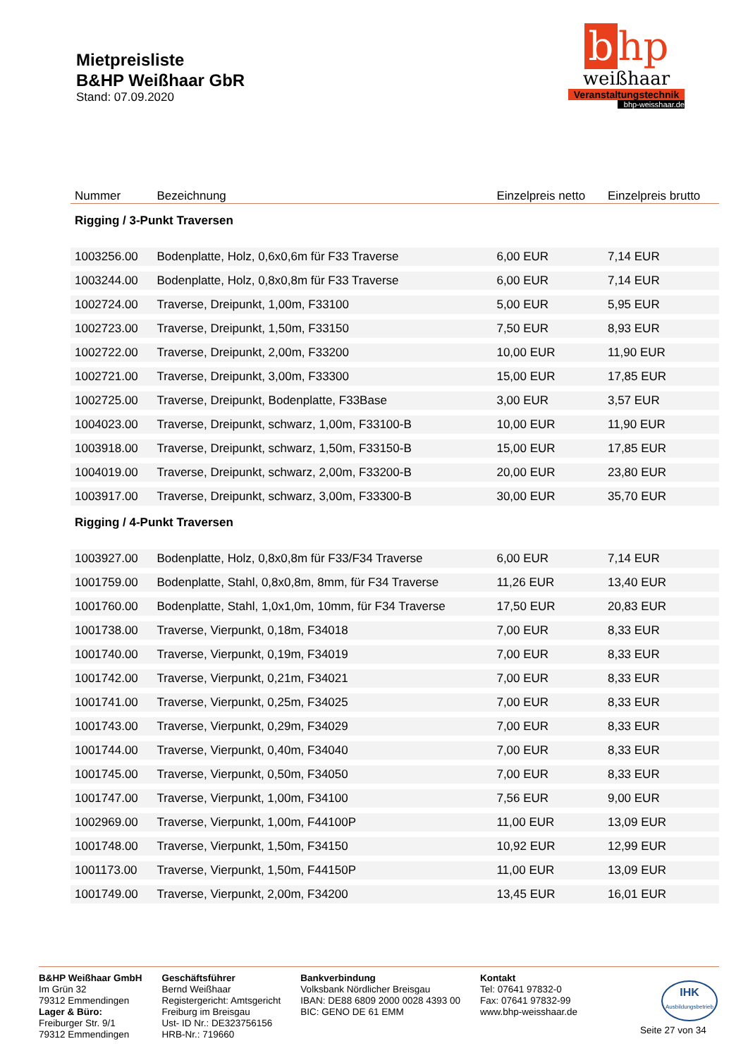Mietpreisliste
B&HP Weißhaar GbR
Stand: 07.09.2020
b hp
weißhaar
Veranstaltungstechnik
bhp-weisshaar.de
| Nummer | Bezeichnung | Einzelpreis netto | Einzelpreis brutto |
| --- | --- | --- | --- |
| Rigging / 3-Punkt Traversen | | | |
| 1003256.00 | Bodenplatte, Holz, 0,6x0,6m für F33 Traverse | 6,00 EUR | 7,14 EUR |
| 1003244.00 | Bodenplatte, Holz, 0,8x0,8m für F33 Traverse | 6,00 EUR | 7,14 EUR |
| 1002724.00 | Traverse, Dreipunkt, 1,00m, F33100 | 5,00 EUR | 5,95 EUR |
| 1002723.00 | Traverse, Dreipunkt, 1,50m, F33150 | 7,50 EUR | 8,93 EUR |
| 1002722.00 | Traverse, Dreipunkt, 2,00m, F33200 | 10,00 EUR | 11,90 EUR |
| 1002721.00 | Traverse, Dreipunkt, 3,00m, F33300 | 15,00 EUR | 17,85 EUR |
| 1002725.00 | Traverse, Dreipunkt, Bodenplatte, F33Base | 3,00 EUR | 3,57 EUR |
| 1004023.00 | Traverse, Dreipunkt, schwarz, 1,00m, F33100-B | 10,00 EUR | 11,90 EUR |
| 1003918.00 | Traverse, Dreipunkt, schwarz, 1,50m, F33150-B | 15,00 EUR | 17,85 EUR |
| 1004019.00 | Traverse, Dreipunkt, schwarz, 2,00m, F33200-B | 20,00 EUR | 23,80 EUR |
| 1003917.00 | Traverse, Dreipunkt, schwarz, 3,00m, F33300-B | 30,00 EUR | 35,70 EUR |
| Rigging / 4-Punkt Traversen | | | |
| 1003927.00 | Bodenplatte, Holz, 0,8x0,8m für F33/F34 Traverse | 6,00 EUR | 7,14 EUR |
| 1001759.00 | Bodenplatte, Stahl, 0,8x0,8m, 8mm, für F34 Traverse | 11,26 EUR | 13,40 EUR |
| 1001760.00 | Bodenplatte, Stahl, 1,0x1,0m, 10mm, für F34 Traverse | 17,50 EUR | 20,83 EUR |
| 1001738.00 | Traverse, Vierpunkt, 0,18m, F34018 | 7,00 EUR | 8,33 EUR |
| 1001740.00 | Traverse, Vierpunkt, 0,19m, F34019 | 7,00 EUR | 8,33 EUR |
| 1001742.00 | Traverse, Vierpunkt, 0,21m, F34021 | 7,00 EUR | 8,33 EUR |
| 1001741.00 | Traverse, Vierpunkt, 0,25m, F34025 | 7,00 EUR | 8,33 EUR |
| 1001743.00 | Traverse, Vierpunkt, 0,29m, F34029 | 7,00 EUR | 8,33 EUR |
| 1001744.00 | Traverse, Vierpunkt, 0,40m, F34040 | 7,00 EUR | 8,33 EUR |
| 1001745.00 | Traverse, Vierpunkt, 0,50m, F34050 | 7,00 EUR | 8,33 EUR |
| 1001747.00 | Traverse, Vierpunkt, 1,00m, F34100 | 7,56 EUR | 9,00 EUR |
| 1002969.00 | Traverse, Vierpunkt, 1,00m, F44100P | 11,00 EUR | 13,09 EUR |
| 1001748.00 | Traverse, Vierpunkt, 1,50m, F34150 | 10,92 EUR | 12,99 EUR |
| 1001173.00 | Traverse, Vierpunkt, 1,50m, F44150P | 11,00 EUR | 13,09 EUR |
| 1001749.00 | Traverse, Vierpunkt, 2,00m, F34200 | 13,45 EUR | 16,01 EUR |
B&HP Weißhaar GmbH
Im Grün 32
79312 Emmendingen
Lager & Büro:
Freiburger Str. 9/1
79312 Emmendingen
Geschäftsführer
Bernd Weißhaar
Registergericht: Amtsgericht
Freiburg im Breisgau
Ust- ID Nr.: DE323756156
HRB-Nr.: 719660
Bankverbindung
Volksbank Nördlicher Breisgau
IBAN: DE88 6809 2000 0028 4393 00
BIC: GENO DE 61 EMM
Kontakt
Tel: 07641 97832-0
Fax: 07641 97832-99
www.bhp-weisshaar.de
IHK
Ausbildungsbetrieb
Seite 27 von 34